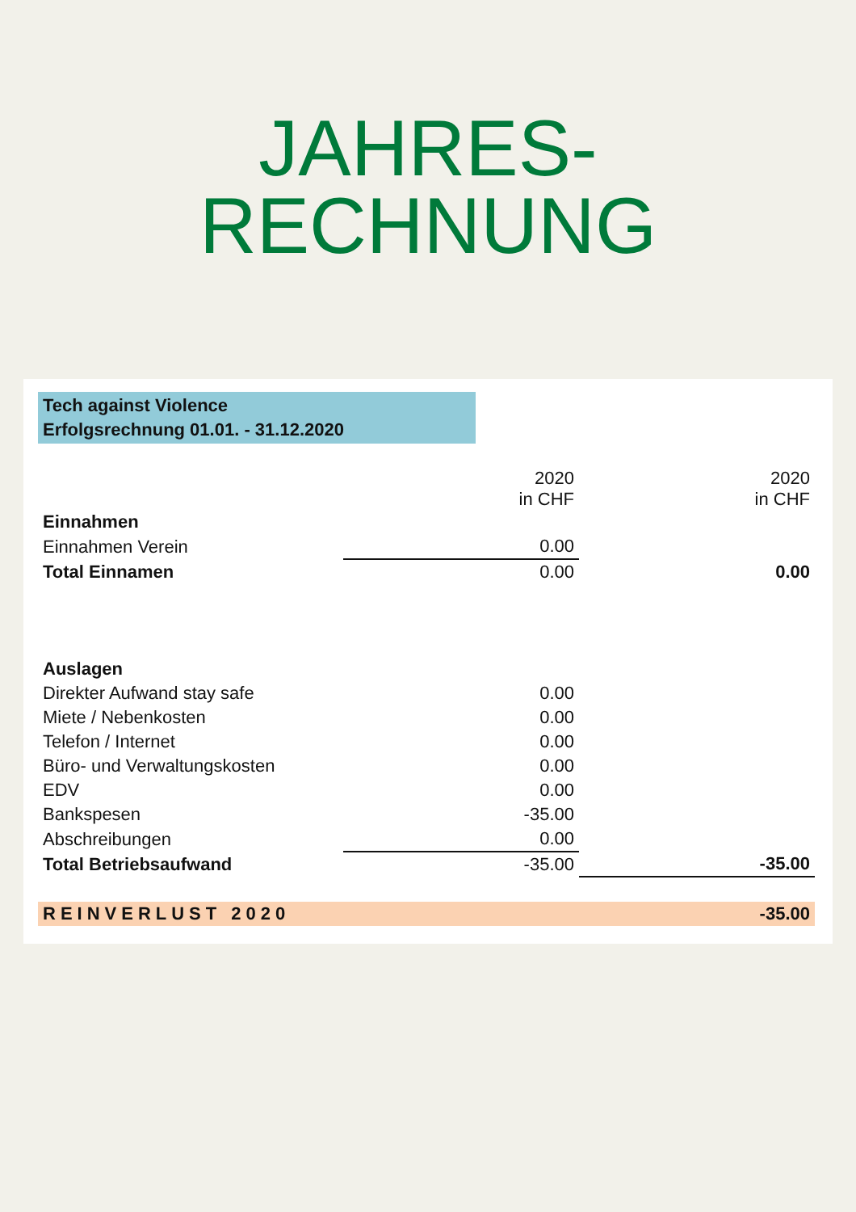JAHRES-
RECHNUNG
Tech against Violence
Erfolgsrechnung 01.01. - 31.12.2020
| | 2020 in CHF | 2020 in CHF |
| Einnahmen | | |
| Einnahmen Verein | 0.00 | |
| Total Einnamen | 0.00 | 0.00 |
| Auslagen | | |
| Direkter Aufwand stay safe | 0.00 | |
| Miete / Nebenkosten | 0.00 | |
| Telefon / Internet | 0.00 | |
| Büro- und Verwaltungskosten | 0.00 | |
| EDV | 0.00 | |
| Bankspesen | -35.00 | |
| Abschreibungen | 0.00 | |
| Total Betriebsaufwand | -35.00 | -35.00 |
| REINVERLUST 2020 | | -35.00 |